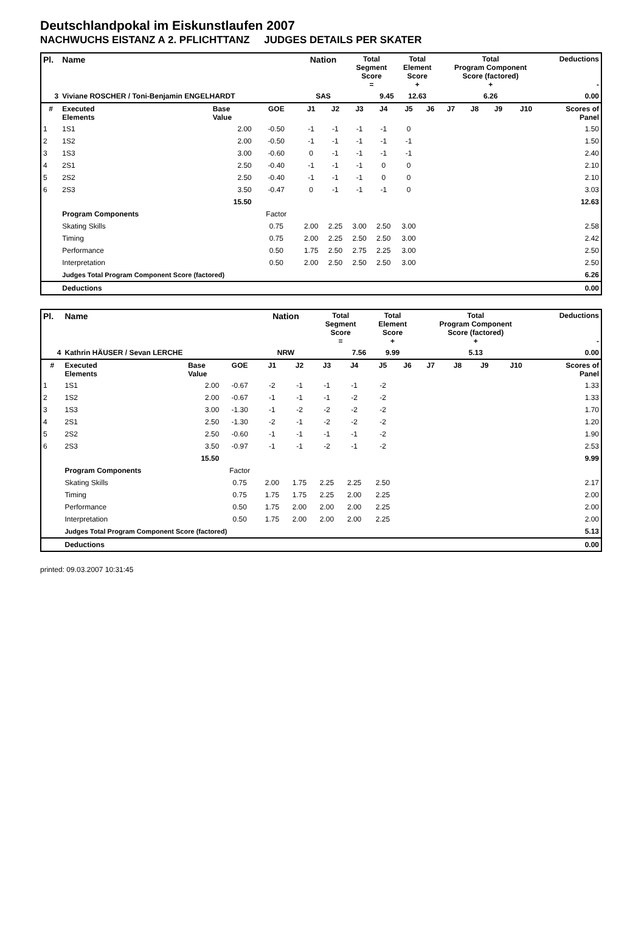Deutschlandpokal im Eiskunstlaufen 2007
NACHWUCHS EISTANZ A 2. PFLICHTTANZ JUDGES DETAILS PER SKATER
| Pl. | Name | | | Nation | | Total Segment Score = | | Total Element Score + | | Total Program Component Score (factored) + | | | | Deductions - | |
| --- | --- | --- | --- | --- | --- | --- | --- | --- | --- | --- | --- | --- | --- | --- | --- |
| 3 | Viviane ROSCHER / Toni-Benjamin ENGELHARDT | | | SAS | | 9.45 | | 12.63 | | 6.26 | | | | 0.00 | |
| # | Executed Elements | Base Value | GOE | J1 | J2 | J3 | J4 | J5 | J6 | J7 | J8 | J9 | J10 | | Scores of Panel |
| 1 | 1S1 | 2.00 | -0.50 | -1 | -1 | -1 | -1 | 0 | | | | | | | 1.50 |
| 2 | 1S2 | 2.00 | -0.50 | -1 | -1 | -1 | -1 | -1 | | | | | | | 1.50 |
| 3 | 1S3 | 3.00 | -0.60 | 0 | -1 | -1 | -1 | -1 | | | | | | | 2.40 |
| 4 | 2S1 | 2.50 | -0.40 | -1 | -1 | -1 | 0 | 0 | | | | | | | 2.10 |
| 5 | 2S2 | 2.50 | -0.40 | -1 | -1 | -1 | 0 | 0 | | | | | | | 2.10 |
| 6 | 2S3 | 3.50 | -0.47 | 0 | -1 | -1 | -1 | 0 | | | | | | | 3.03 |
| | | 15.50 | | | | | | | | | | | | | 12.63 |
| | Program Components | | Factor | | | | | | | | | | | | |
| | Skating Skills | | 0.75 | 2.00 | 2.25 | 3.00 | 2.50 | 3.00 | | | | | | | 2.58 |
| | Timing | | 0.75 | 2.00 | 2.25 | 2.50 | 2.50 | 3.00 | | | | | | | 2.42 |
| | Performance | | 0.50 | 1.75 | 2.50 | 2.75 | 2.25 | 3.00 | | | | | | | 2.50 |
| | Interpretation | | 0.50 | 2.00 | 2.50 | 2.50 | 2.50 | 3.00 | | | | | | | 2.50 |
| | Judges Total Program Component Score (factored) | | | | | | | | | | | | | | 6.26 |
| | Deductions | | | | | | | | | | | | | | 0.00 |
| Pl. | Name | | | Nation | | Total Segment Score = | | Total Element Score + | | Total Program Component Score (factored) + | | | | Deductions - | |
| --- | --- | --- | --- | --- | --- | --- | --- | --- | --- | --- | --- | --- | --- | --- | --- |
| 4 | Kathrin HÄUSER / Sevan LERCHE | | | NRW | | 7.56 | | 9.99 | | 5.13 | | | | 0.00 | |
| # | Executed Elements | Base Value | GOE | J1 | J2 | J3 | J4 | J5 | J6 | J7 | J8 | J9 | J10 | | Scores of Panel |
| 1 | 1S1 | 2.00 | -0.67 | -2 | -1 | -1 | -1 | -2 | | | | | | | 1.33 |
| 2 | 1S2 | 2.00 | -0.67 | -1 | -1 | -1 | -2 | -2 | | | | | | | 1.33 |
| 3 | 1S3 | 3.00 | -1.30 | -1 | -2 | -2 | -2 | -2 | | | | | | | 1.70 |
| 4 | 2S1 | 2.50 | -1.30 | -2 | -1 | -2 | -2 | -2 | | | | | | | 1.20 |
| 5 | 2S2 | 2.50 | -0.60 | -1 | -1 | -1 | -1 | -2 | | | | | | | 1.90 |
| 6 | 2S3 | 3.50 | -0.97 | -1 | -1 | -2 | -1 | -2 | | | | | | | 2.53 |
| | | 15.50 | | | | | | | | | | | | | 9.99 |
| | Program Components | | Factor | | | | | | | | | | | | |
| | Skating Skills | | 0.75 | 2.00 | 1.75 | 2.25 | 2.25 | 2.50 | | | | | | | 2.17 |
| | Timing | | 0.75 | 1.75 | 1.75 | 2.25 | 2.00 | 2.25 | | | | | | | 2.00 |
| | Performance | | 0.50 | 1.75 | 2.00 | 2.00 | 2.00 | 2.25 | | | | | | | 2.00 |
| | Interpretation | | 0.50 | 1.75 | 2.00 | 2.00 | 2.00 | 2.25 | | | | | | | 2.00 |
| | Judges Total Program Component Score (factored) | | | | | | | | | | | | | | 5.13 |
| | Deductions | | | | | | | | | | | | | | 0.00 |
printed: 09.03.2007 10:31:45